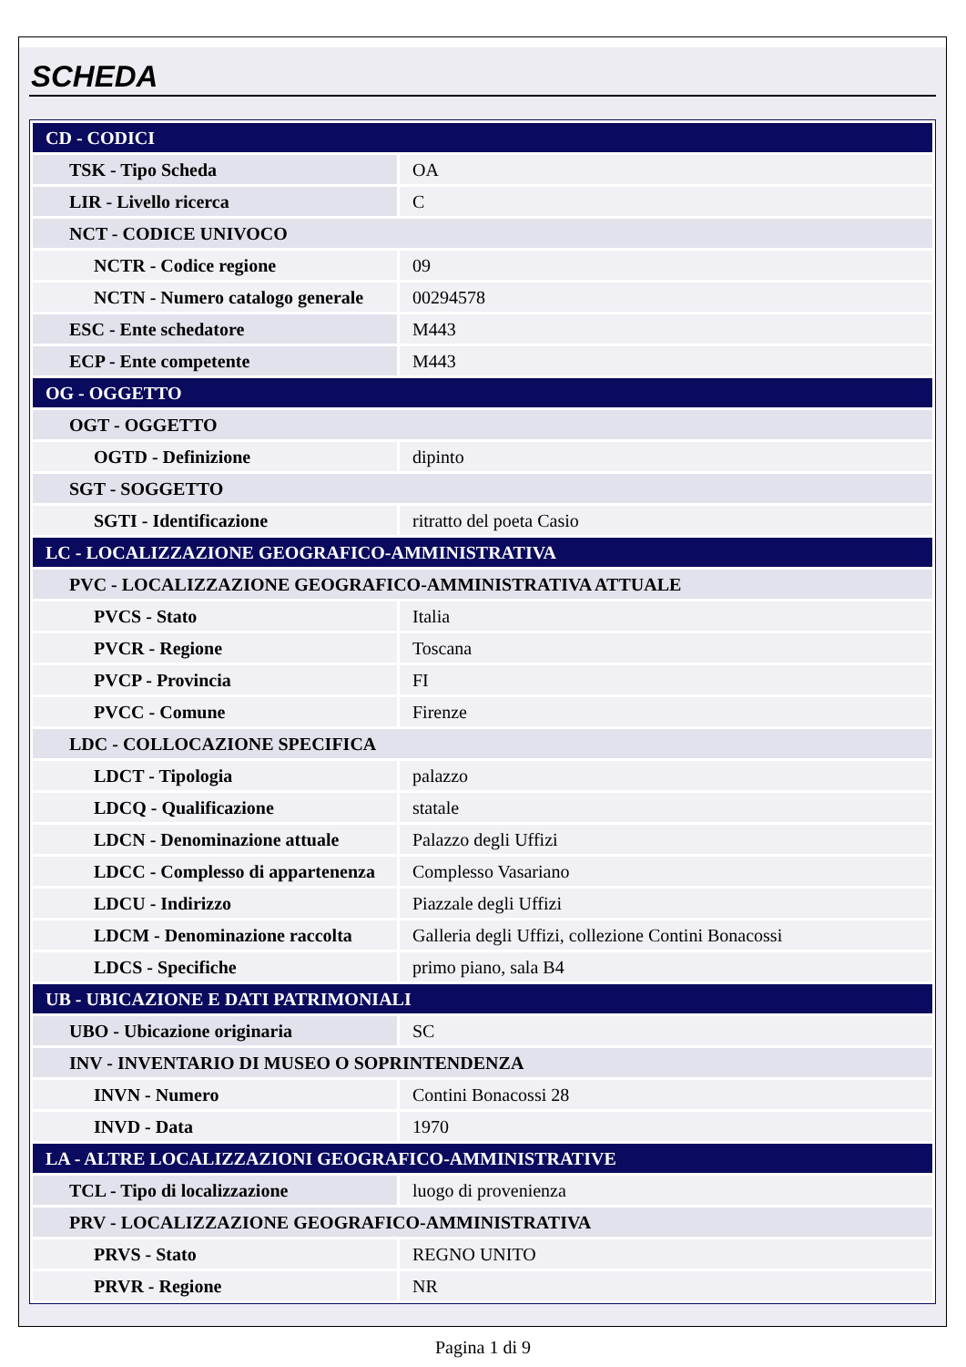SCHEDA
| CD - CODICI | |
| TSK - Tipo Scheda | OA |
| LIR - Livello ricerca | C |
| NCT - CODICE UNIVOCO | |
| NCTR - Codice regione | 09 |
| NCTN - Numero catalogo generale | 00294578 |
| ESC - Ente schedatore | M443 |
| ECP - Ente competente | M443 |
| OG - OGGETTO | |
| OGT - OGGETTO | |
| OGTD - Definizione | dipinto |
| SGT - SOGGETTO | |
| SGTI - Identificazione | ritratto del poeta Casio |
| LC - LOCALIZZAZIONE GEOGRAFICO-AMMINISTRATIVA | |
| PVC - LOCALIZZAZIONE GEOGRAFICO-AMMINISTRATIVA ATTUALE | |
| PVCS - Stato | Italia |
| PVCR - Regione | Toscana |
| PVCP - Provincia | FI |
| PVCC - Comune | Firenze |
| LDC - COLLOCAZIONE SPECIFICA | |
| LDCT - Tipologia | palazzo |
| LDCQ - Qualificazione | statale |
| LDCN - Denominazione attuale | Palazzo degli Uffizi |
| LDCC - Complesso di appartenenza | Complesso Vasariano |
| LDCU - Indirizzo | Piazzale degli Uffizi |
| LDCM - Denominazione raccolta | Galleria degli Uffizi, collezione Contini Bonacossi |
| LDCS - Specifiche | primo piano, sala B4 |
| UB - UBICAZIONE E DATI PATRIMONIALI | |
| UBO - Ubicazione originaria | SC |
| INV - INVENTARIO DI MUSEO O SOPRINTENDENZA | |
| INVN - Numero | Contini Bonacossi 28 |
| INVD - Data | 1970 |
| LA - ALTRE LOCALIZZAZIONI GEOGRAFICO-AMMINISTRATIVE | |
| TCL - Tipo di localizzazione | luogo di provenienza |
| PRV - LOCALIZZAZIONE GEOGRAFICO-AMMINISTRATIVA | |
| PRVS - Stato | REGNO UNITO |
| PRVR - Regione | NR |
Pagina 1 di 9